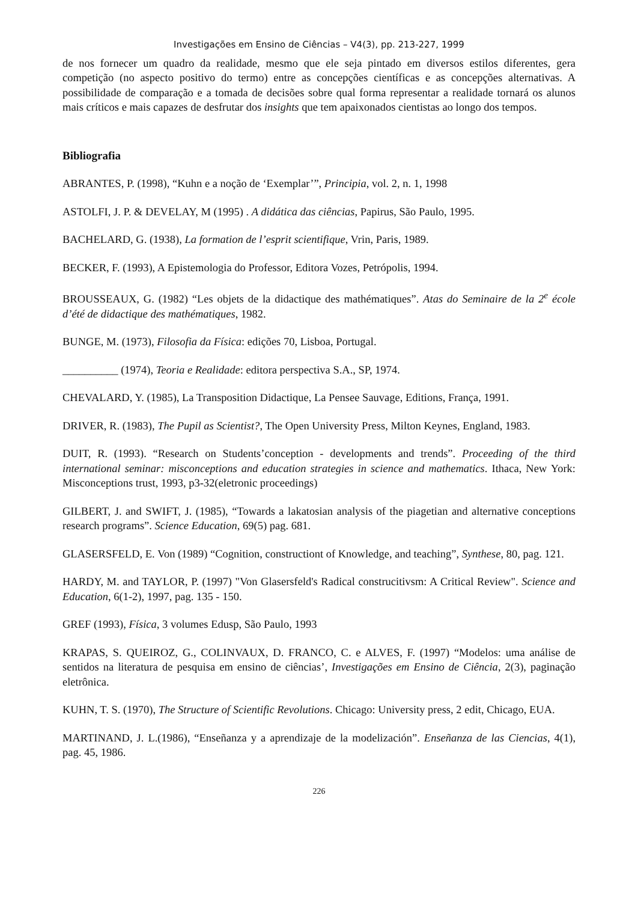Investigações em Ensino de Ciências – V4(3), pp. 213-227, 1999
de nos fornecer um quadro da realidade, mesmo que ele seja pintado em diversos estilos diferentes, gera competição (no aspecto positivo do termo) entre as concepções científicas e as concepções alternativas. A possibilidade de comparação e a tomada de decisões sobre qual forma representar a realidade tornará os alunos mais críticos e mais capazes de desfrutar dos insights que tem apaixonados cientistas ao longo dos tempos.
Bibliografia
ABRANTES, P. (1998), “Kuhn e a noção de ‘Exemplar’”, Principia, vol. 2, n. 1, 1998
ASTOLFI, J. P. & DEVELAY, M (1995) . A didática das ciências, Papirus, São Paulo, 1995.
BACHELARD, G. (1938), La formation de l’esprit scientifique, Vrin, Paris, 1989.
BECKER, F. (1993), A Epistemologia do Professor, Editora Vozes, Petrópolis, 1994.
BROUSSEAUX, G. (1982) “Les objets de la didactique des mathématiques”. Atas do Seminaire de la 2<sup>e</sup> école d’été de didactique des mathématiques, 1982.
BUNGE, M. (1973), Filosofia da Física: edições 70, Lisboa, Portugal.
__________ (1974), Teoria e Realidade: editora perspectiva S.A., SP, 1974.
CHEVALARD, Y. (1985), La Transposition Didactique, La Pensee Sauvage, Editions, França, 1991.
DRIVER, R. (1983), The Pupil as Scientist?, The Open University Press, Milton Keynes, England, 1983.
DUIT, R. (1993). “Research on Students’conception - developments and trends”. Proceeding of the third international seminar: misconceptions and education strategies in science and mathematics. Ithaca, New York: Misconceptions trust, 1993, p3-32(eletronic proceedings)
GILBERT, J. and SWIFT, J. (1985), “Towards a lakatosian analysis of the piagetian and alternative conceptions research programs”. Science Education, 69(5) pag. 681.
GLASERSFELD, E. Von (1989) “Cognition, constructiont of Knowledge, and teaching”, Synthese, 80, pag. 121.
HARDY, M. and TAYLOR, P. (1997) "Von Glasersfeld's Radical construcitivsm: A Critical Review". Science and Education, 6(1-2), 1997, pag. 135 - 150.
GREF (1993), Física, 3 volumes Edusp, São Paulo, 1993
KRAPAS, S. QUEIROZ, G., COLINVAUX, D. FRANCO, C. e ALVES, F. (1997) “Modelos: uma análise de sentidos na literatura de pesquisa em ensino de ciências’, Investigações em Ensino de Ciência, 2(3), paginação eletrônica.
KUHN, T. S. (1970), The Structure of Scientific Revolutions. Chicago: University press, 2 edit, Chicago, EUA.
MARTINAND, J. L.(1986), “Enseñanza y a aprendizaje de la modelización”. Enseñanza de las Ciencias, 4(1), pag. 45, 1986.
226